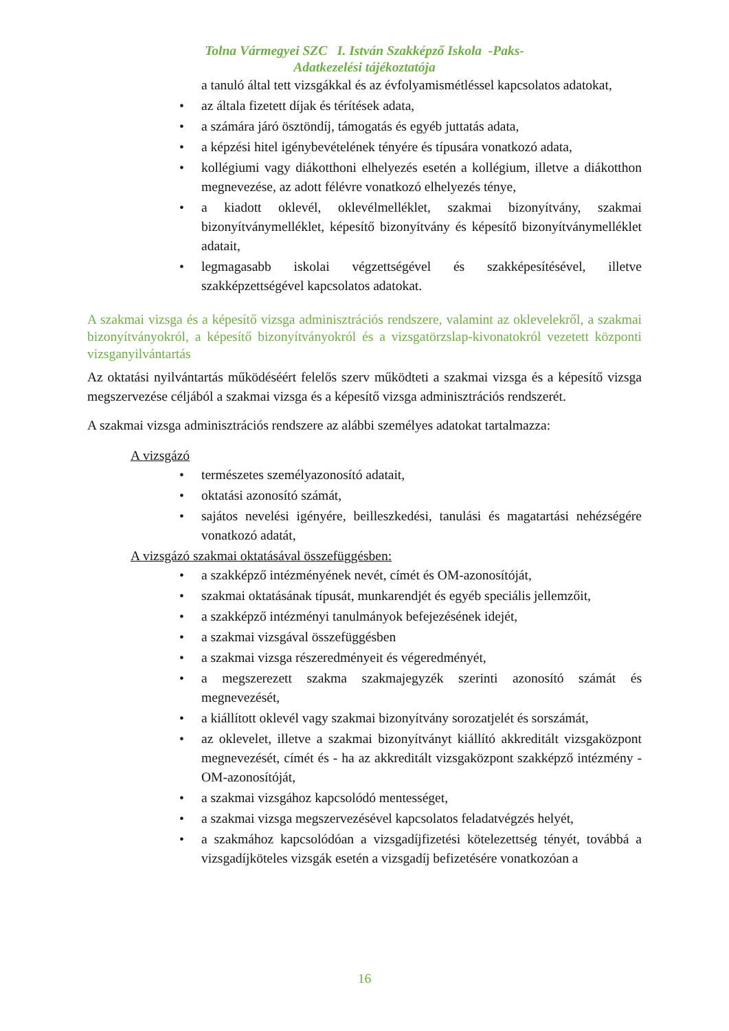Tolna Vármegyei SZC I. István Szakképző Iskola -Paks-
Adatkezelési tájékoztatója
a tanuló által tett vizsgákkal és az évfolyamismétléssel kapcsolatos adatokat,
• az általa fizetett díjak és térítések adata,
• a számára járó ösztöndíj, támogatás és egyéb juttatás adata,
• a képzési hitel igénybevételének tényére és típusára vonatkozó adata,
• kollégiumi vagy diákotthoni elhelyezés esetén a kollégium, illetve a diákotthon megnevezése, az adott félévre vonatkozó elhelyezés ténye,
• a kiadott oklevél, oklevélmelléklet, szakmai bizonyítvány, szakmai bizonyítványmelléklet, képesítő bizonyítvány és képesítő bizonyítványmelléklet adatait,
• legmagasabb iskolai végzettségével és szakképesítésével, illetve szakképzettségével kapcsolatos adatokat.
A szakmai vizsga és a képesítő vizsga adminisztrációs rendszere, valamint az oklevelekről, a szakmai bizonyítványokról, a képesítő bizonyítványokról és a vizsgatörzslap-kivonatokról vezetett központi vizsganyilvántartás
Az oktatási nyilvántartás működéséért felelős szerv működteti a szakmai vizsga és a képesítő vizsga megszervezése céljából a szakmai vizsga és a képesítő vizsga adminisztrációs rendszerét.
A szakmai vizsga adminisztrációs rendszere az alábbi személyes adatokat tartalmazza:
A vizsgázó
• természetes személyazonosító adatait,
• oktatási azonosító számát,
• sajátos nevelési igényére, beilleszkedési, tanulási és magatartási nehézségére vonatkozó adatát,
A vizsgázó szakmai oktatásával összefüggésben:
• a szakképző intézményének nevét, címét és OM-azonosítóját,
• szakmai oktatásának típusát, munkarendjét és egyéb speciális jellemzőit,
• a szakképző intézményi tanulmányok befejezésének idejét,
• a szakmai vizsgával összefüggésben
• a szakmai vizsga részeredményeit és végeredményét,
• a megszerezett szakma szakmajegyzék szerinti azonosító számát és megnevezését,
• a kiállított oklevél vagy szakmai bizonyítvány sorozatjelét és sorszámát,
• az oklevelet, illetve a szakmai bizonyítványt kiállító akkreditált vizsgaközpont megnevezését, címét és - ha az akkreditált vizsgaközpont szakképző intézmény - OM-azonosítóját,
• a szakmai vizsgához kapcsolódó mentességet,
• a szakmai vizsga megszervezésével kapcsolatos feladatvégzés helyét,
• a szakmához kapcsolódóan a vizsgadíjfizetési kötelezettség tényét, továbbá a vizsgadíjköteles vizsgák esetén a vizsgadíj befizetésére vonatkozóan a
16